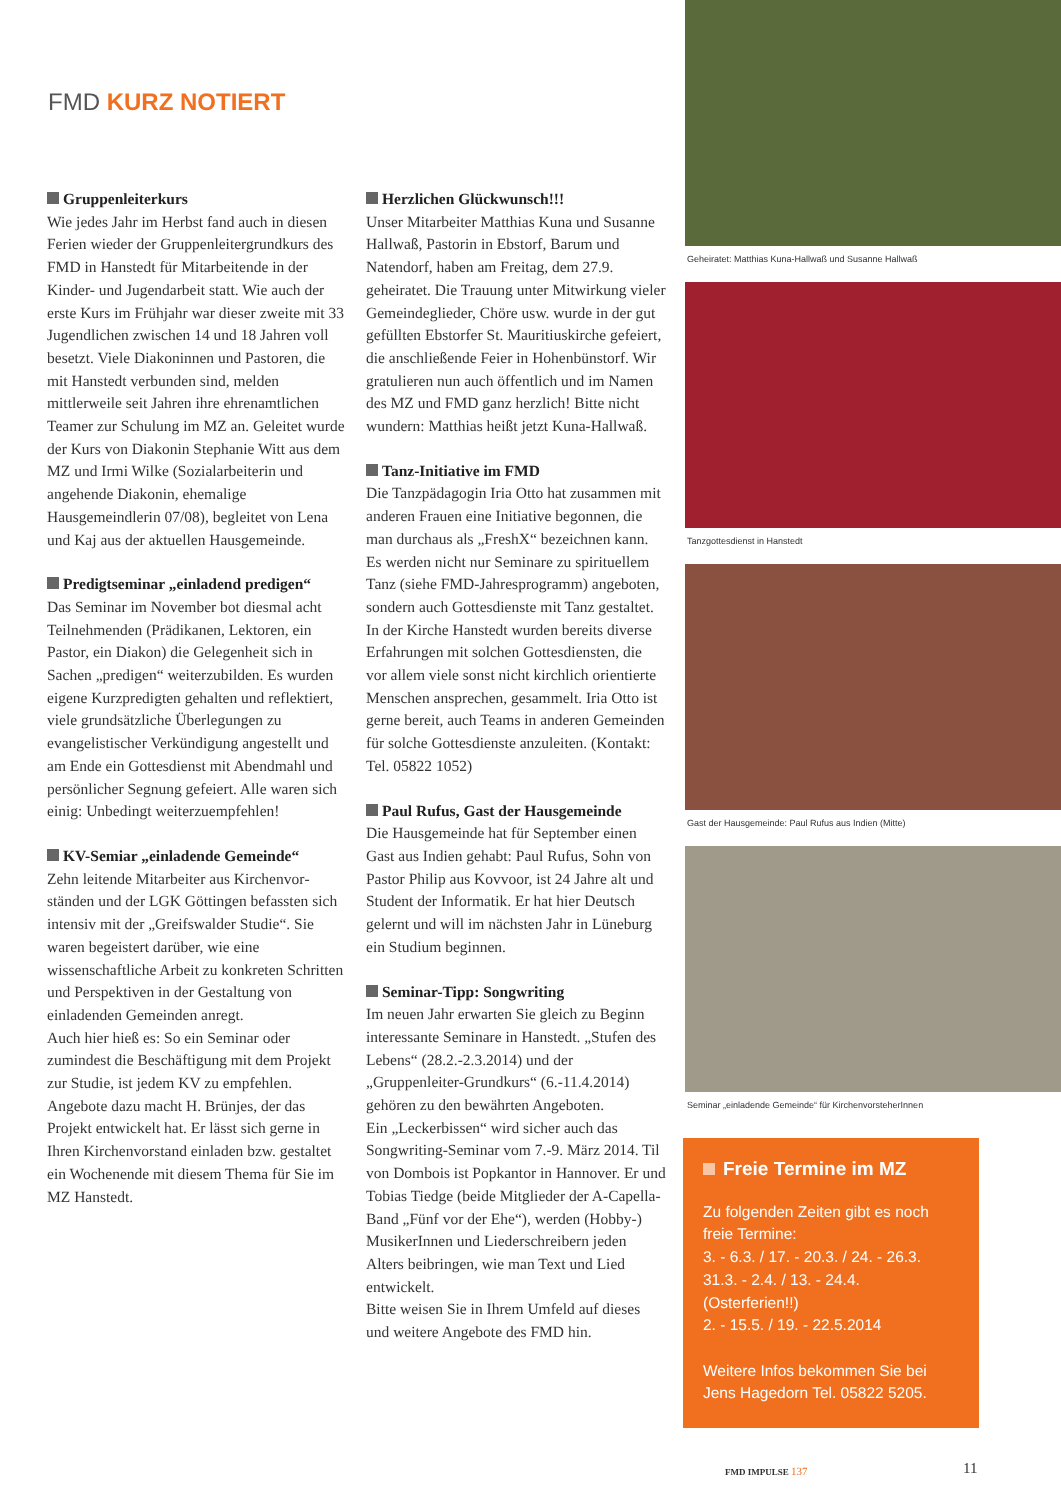FMD KURZ NOTIERT
Gruppenleiterkurs
Wie jedes Jahr im Herbst fand auch in diesen Ferien wieder der Gruppenleitergrundkurs des FMD in Hanstedt für Mitarbeitende in der Kinder- und Jugendarbeit statt. Wie auch der erste Kurs im Frühjahr war dieser zweite mit 33 Jugendlichen zwischen 14 und 18 Jahren voll besetzt. Viele Diakoninnen und Pastoren, die mit Hanstedt verbunden sind, melden mittlerweile seit Jahren ihre ehrenamtlichen Teamer zur Schulung im MZ an. Geleitet wurde der Kurs von Diakonin Stephanie Witt aus dem MZ und Irmi Wilke (Sozialarbeiterin und angehende Diakonin, ehemalige Hausgemeindlerin 07/08), begleitet von Lena und Kaj aus der aktuellen Hausgemeinde.
Predigtseminar „einladend predigen“
Das Seminar im November bot diesmal acht Teilnehmenden (Prädikanen, Lektoren, ein Pastor, ein Diakon) die Gelegenheit sich in Sachen „predigen“ weiterzubilden. Es wurden eigene Kurzpredigten gehalten und reflektiert, viele grundsätzliche Überlegungen zu evangelistischer Verkündigung angestellt und am Ende ein Gottesdienst mit Abendmahl und persönlicher Segnung gefeiert. Alle waren sich einig: Unbedingt weiterzuempfehlen!
KV-Semiar „einladende Gemeinde“
Zehn leitende Mitarbeiter aus Kirchenvor­ständen und der LGK Göttingen befassten sich intensiv mit der „Greifswalder Studie“. Sie waren begeistert darüber, wie eine wissenschaftliche Arbeit zu konkreten Schritten und Perspektiven in der Gestaltung von einladenden Gemeinden anregt.
Auch hier hieß es: So ein Seminar oder zumindest die Beschäftigung mit dem Projekt zur Studie, ist jedem KV zu empfehlen.
Angebote dazu macht H. Brünjes, der das Projekt entwickelt hat. Er lässt sich gerne in Ihren Kirchenvorstand einladen bzw. gestaltet ein Wochenende mit diesem Thema für Sie im MZ Hanstedt.
Herzlichen Glückwunsch!!!
Unser Mitarbeiter Matthias Kuna und Susanne Hallwaß, Pastorin in Ebstorf, Barum und Natendorf, haben am Freitag, dem 27.9. geheiratet. Die Trauung unter Mitwirkung vieler Gemeindeglieder, Chöre usw. wurde in der gut gefüllten Ebstorfer St. Mauritiuskirche gefeiert, die anschließende Feier in Hohenbünstorf. Wir gratulieren nun auch öffentlich und im Namen des MZ und FMD ganz herzlich! Bitte nicht wundern: Matthias heißt jetzt Kuna-Hallwaß.
Tanz-Initiative im FMD
Die Tanzpädagogin Iria Otto hat zusammen mit anderen Frauen eine Initiative begonnen, die man durchaus als „FreshX“ bezeichnen kann. Es werden nicht nur Seminare zu spirituellem Tanz (siehe FMD-Jahresprogramm) angeboten, sondern auch Gottesdienste mit Tanz gestaltet.
In der Kirche Hanstedt wurden bereits diverse Erfahrungen mit solchen Gottesdiensten, die vor allem viele sonst nicht kirchlich orientierte Menschen ansprechen, gesammelt. Iria Otto ist gerne bereit, auch Teams in anderen Gemeinden für solche Gottesdienste anzuleiten. (Kontakt: Tel. 05822 1052)
Paul Rufus, Gast der Hausgemeinde
Die Hausgemeinde hat für September einen Gast aus Indien gehabt: Paul Rufus, Sohn von Pastor Philip aus Kovvoor, ist 24 Jahre alt und Student der Informatik. Er hat hier Deutsch gelernt und will im nächsten Jahr in Lüneburg ein Studium beginnen.
Seminar-Tipp: Songwriting
Im neuen Jahr erwarten Sie gleich zu Beginn interessante Seminare in Hanstedt. „Stufen des Lebens“ (28.2.-2.3.2014) und der „Gruppenleiter-Grundkurs“ (6.-11.4.2014) gehören zu den bewährten Angeboten.
Ein „Leckerbissen“ wird sicher auch das Songwriting-Seminar vom 7.-9. März 2014. Til von Dombois ist Popkantor in Hannover. Er und Tobias Tiedge (beide Mitglieder der A-Capella-Band „Fünf vor der Ehe“), werden (Hobby-) MusikerInnen und Liederschreibern jeden Alters beibringen, wie man Text und Lied entwickelt.
Bitte weisen Sie in Ihrem Umfeld auf dieses und weitere Angebote des FMD hin.
Geheiratet: Matthias Kuna-Hallwaß und Susanne Hallwaß
Tanzgottesdienst in Hanstedt
Gast der Hausgemeinde: Paul Rufus aus Indien (Mitte)
Seminar „einladende Gemeinde“ für KirchenvorsteherInnen
Freie Termine im MZ
Zu folgenden Zeiten gibt es noch freie Termine:
3. - 6.3. / 17. - 20.3. / 24. - 26.3.
31.3. - 2.4. / 13. - 24.4. (Osterferien!!)
2. - 15.5. / 19. - 22.5.2014
Weitere Infos bekommen Sie bei Jens Hagedorn Tel. 05822 5205.
FMD IMPULSE 137 11